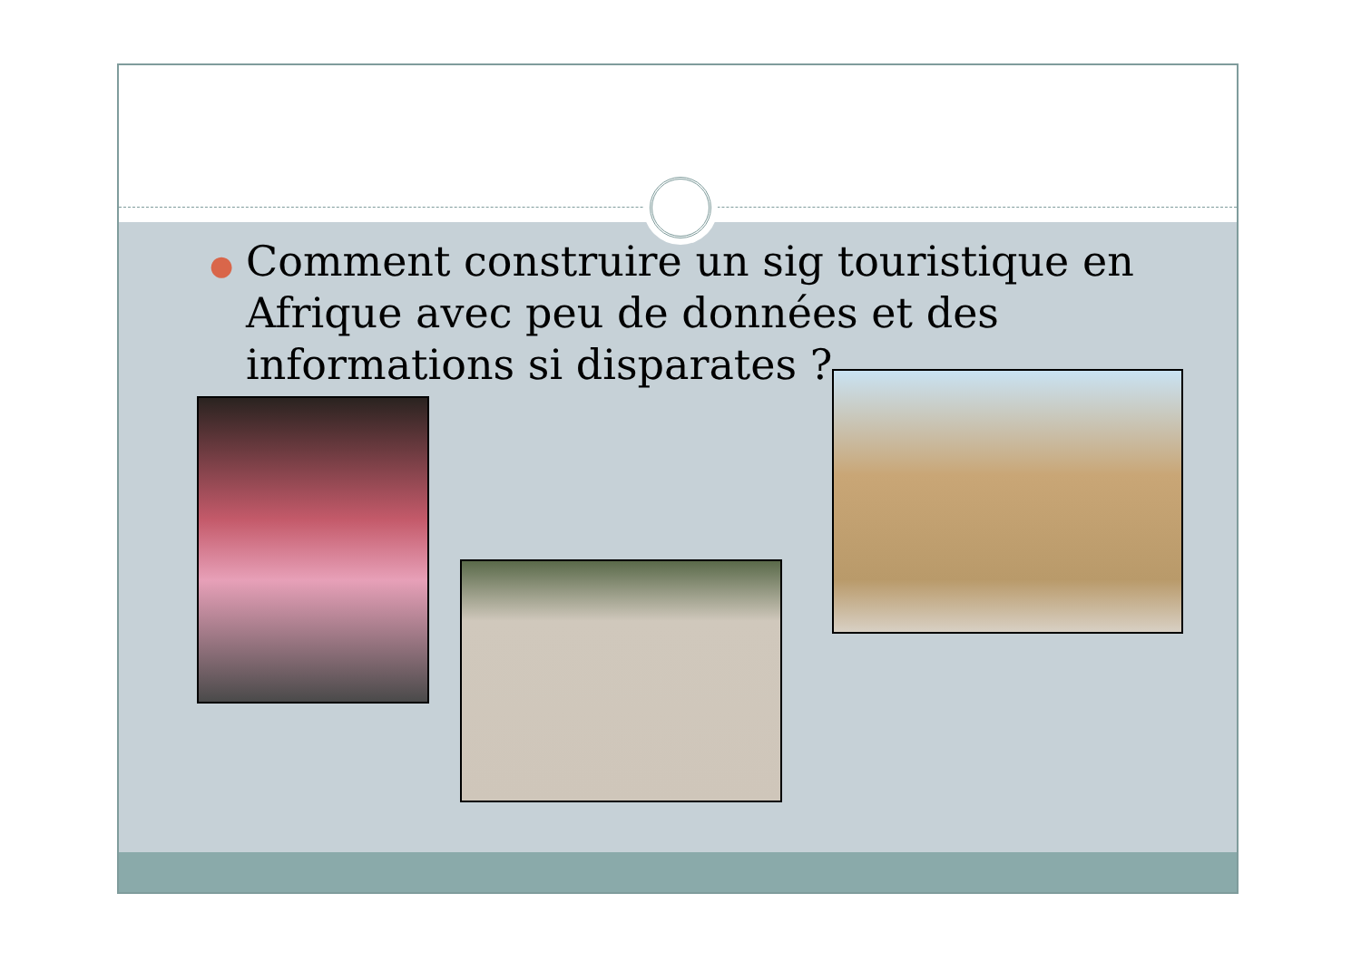● Comment construire un sig touristique en Afrique avec peu de données et des informations si disparates ?